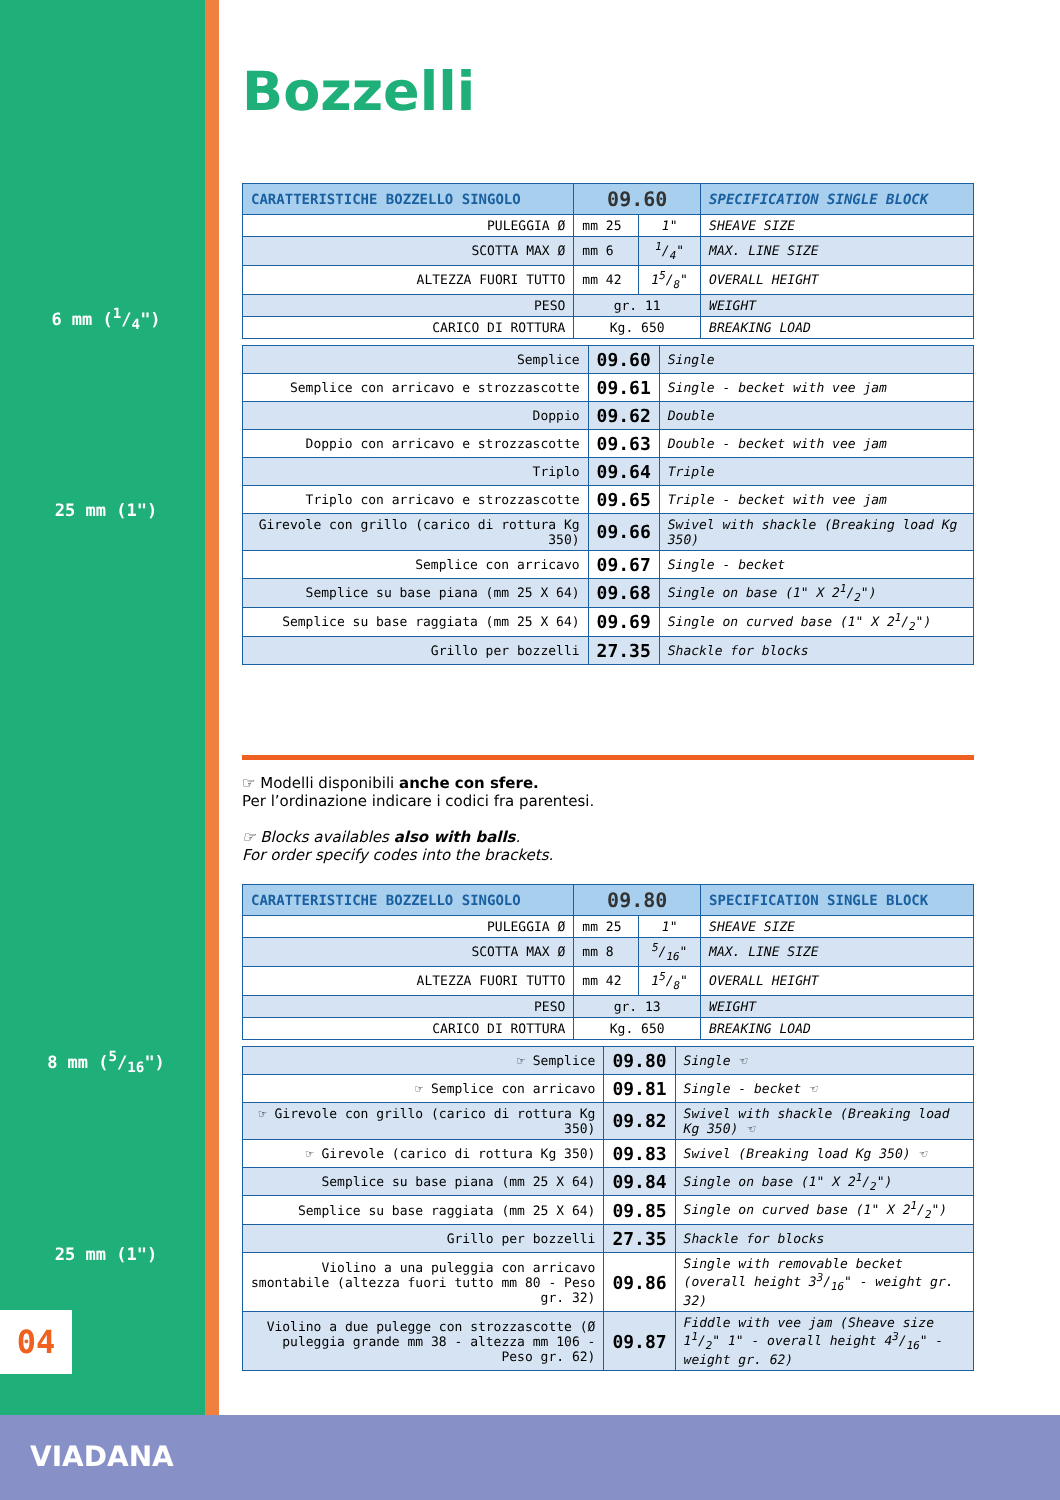6 mm (1/4")
25 mm (1")
8 mm (5/16")
25 mm (1")
04
VIADANA
Bozzelli
| CARATTERISTICHE BOZZELLO SINGOLO | 09.60 | | SPECIFICATION SINGLE BLOCK |
| --- | --- | --- | --- |
| PULEGGIA Ø | mm 25 | 1" | SHEAVE SIZE |
| SCOTTA MAX Ø | mm 6 | 1/4" | MAX. LINE SIZE |
| ALTEZZA FUORI TUTTO | mm 42 | 15/8" | OVERALL HEIGHT |
| PESO | gr. 11 | | WEIGHT |
| CARICO DI ROTTURA | Kg. 650 | | BREAKING LOAD |
| Semplice | 09.60 | Single |
| Semplice con arricavo e strozzascotte | 09.61 | Single - becket with vee jam |
| Doppio | 09.62 | Double |
| Doppio con arricavo e strozzascotte | 09.63 | Double - becket with vee jam |
| Triplo | 09.64 | Triple |
| Triplo con arricavo e strozzascotte | 09.65 | Triple - becket with vee jam |
| Girevole con grillo (carico di rottura Kg 350) | 09.66 | Swivel with shackle (Breaking load Kg 350) |
| Semplice con arricavo | 09.67 | Single - becket |
| Semplice su base piana (mm 25 X 64) | 09.68 | Single on base (1" X 21/2") |
| Semplice su base raggiata (mm 25 X 64) | 09.69 | Single on curved base (1" X 21/2") |
| Grillo per bozzelli | 27.35 | Shackle for blocks |
☞ Modelli disponibili anche con sfere.
Per l’ordinazione indicare i codici fra parentesi.
☞ Blocks availables also with balls.
For order specify codes into the brackets.
| CARATTERISTICHE BOZZELLO SINGOLO | 09.80 | | SPECIFICATION SINGLE BLOCK |
| --- | --- | --- | --- |
| PULEGGIA Ø | mm 25 | 1" | SHEAVE SIZE |
| SCOTTA MAX Ø | mm 8 | 5/16" | MAX. LINE SIZE |
| ALTEZZA FUORI TUTTO | mm 42 | 15/8" | OVERALL HEIGHT |
| PESO | gr. 13 | | WEIGHT |
| CARICO DI ROTTURA | Kg. 650 | | BREAKING LOAD |
| ☞ Semplice | 09.80 | Single ☜ |
| ☞ Semplice con arricavo | 09.81 | Single - becket ☜ |
| ☞ Girevole con grillo (carico di rottura Kg 350) | 09.82 | Swivel with shackle (Breaking load Kg 350) ☜ |
| ☞ Girevole (carico di rottura Kg 350) | 09.83 | Swivel (Breaking load Kg 350) ☜ |
| Semplice su base piana (mm 25 X 64) | 09.84 | Single on base (1" X 21/2") |
| Semplice su base raggiata (mm 25 X 64) | 09.85 | Single on curved base (1" X 21/2") |
| Grillo per bozzelli | 27.35 | Shackle for blocks |
| Violino a una puleggia con arricavo smontabile (altezza fuori tutto mm 80 - Peso gr. 32) | 09.86 | Single with removable becket (overall height 33/16" - weight gr. 32) |
| Violino a due pulegge con strozzascotte (Ø puleggia grande mm 38 - altezza mm 106 - Peso gr. 62) | 09.87 | Fiddle with vee jam (Sheave size 11/2" 1" - overall height 43/16" - weight gr. 62) |